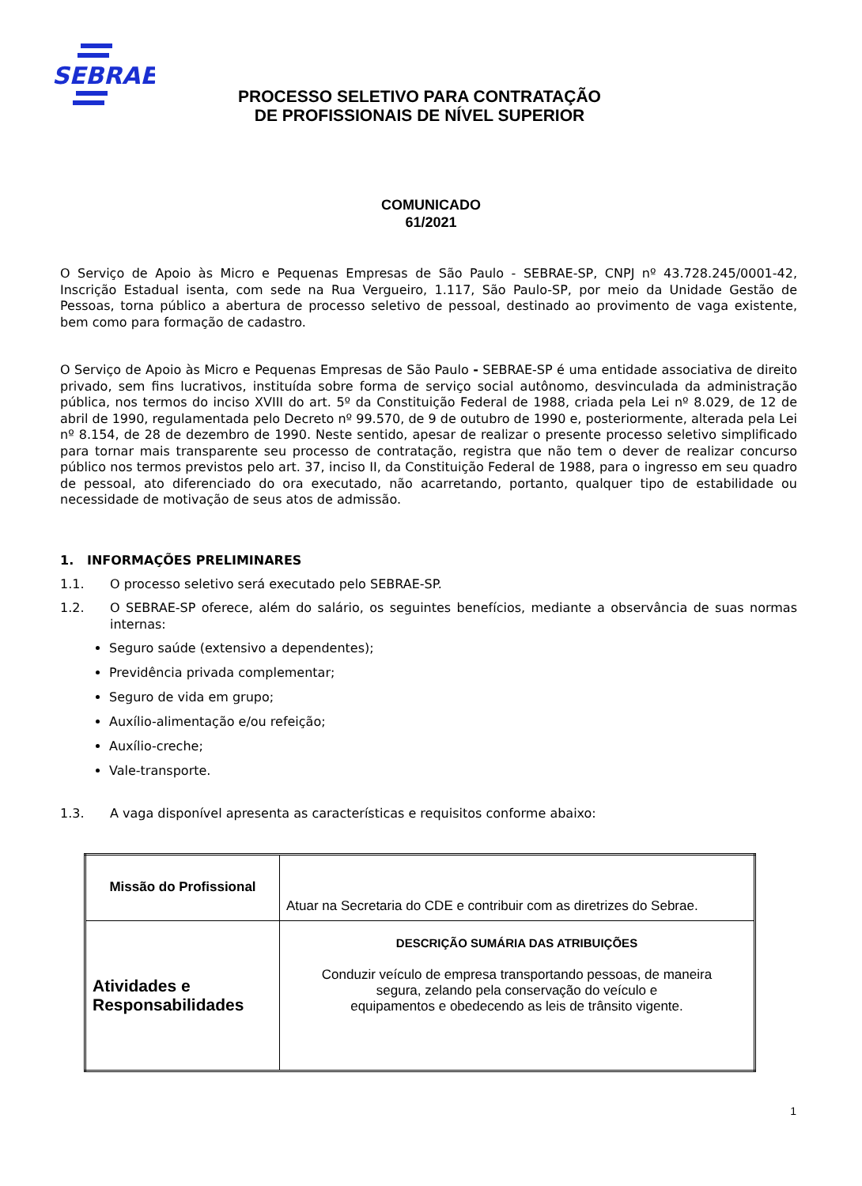SEBRAE
PROCESSO SELETIVO PARA CONTRATAÇÃO
DE PROFISSIONAIS DE NÍVEL SUPERIOR
COMUNICADO
61/2021
O Serviço de Apoio às Micro e Pequenas Empresas de São Paulo - SEBRAE-SP, CNPJ nº 43.728.245/0001-42, Inscrição Estadual isenta, com sede na Rua Vergueiro, 1.117, São Paulo-SP, por meio da Unidade Gestão de Pessoas, torna público a abertura de processo seletivo de pessoal, destinado ao provimento de vaga existente, bem como para formação de cadastro.
O Serviço de Apoio às Micro e Pequenas Empresas de São Paulo - SEBRAE-SP é uma entidade associativa de direito privado, sem fins lucrativos, instituída sobre forma de serviço social autônomo, desvinculada da administração pública, nos termos do inciso XVIII do art. 5º da Constituição Federal de 1988, criada pela Lei nº 8.029, de 12 de abril de 1990, regulamentada pelo Decreto nº 99.570, de 9 de outubro de 1990 e, posteriormente, alterada pela Lei nº 8.154, de 28 de dezembro de 1990. Neste sentido, apesar de realizar o presente processo seletivo simplificado para tornar mais transparente seu processo de contratação, registra que não tem o dever de realizar concurso público nos termos previstos pelo art. 37, inciso II, da Constituição Federal de 1988, para o ingresso em seu quadro de pessoal, ato diferenciado do ora executado, não acarretando, portanto, qualquer tipo de estabilidade ou necessidade de motivação de seus atos de admissão.
1. INFORMAÇÕES PRELIMINARES
1.1. O processo seletivo será executado pelo SEBRAE-SP.
1.2.
O SEBRAE-SP oferece, além do salário, os seguintes benefícios, mediante a observância de suas normas internas:
Seguro saúde (extensivo a dependentes);
Previdência privada complementar;
Seguro de vida em grupo;
Auxílio-alimentação e/ou refeição;
Auxílio-creche;
Vale-transporte.
1.3. A vaga disponível apresenta as características e requisitos conforme abaixo:
| Missão do Profissional | Atuar na Secretaria do CDE e contribuir com as diretrizes do Sebrae. |
| Atividades e Responsabilidades | DESCRIÇÃO SUMÁRIA DAS ATRIBUIÇÕES Conduzir veículo de empresa transportando pessoas, de maneira segura, zelando pela conservação do veículo e equipamentos e obedecendo as leis de trânsito vigente. |
1